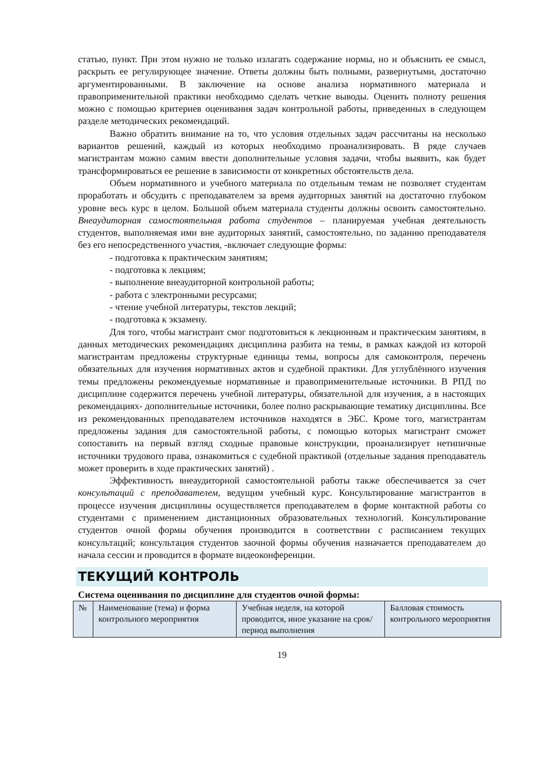статью, пункт. При этом нужно не только излагать содержание нормы, но и объяснить ее смысл, раскрыть ее регулирующее значение. Ответы должны быть полными, развернутыми, достаточно аргументированными. В заключение на основе анализа нормативного материала и правоприменительной практики необходимо сделать четкие выводы. Оценить полноту решения можно с помощью критериев оценивания задач контрольной работы, приведенных в следующем разделе методических рекомендаций.
Важно обратить внимание на то, что условия отдельных задач рассчитаны на несколько вариантов решений, каждый из которых необходимо проанализировать. В ряде случаев магистрантам можно самим ввести дополнительные условия задачи, чтобы выявить, как будет трансформироваться ее решение в зависимости от конкретных обстоятельств дела.
Объем нормативного и учебного материала по отдельным темам не позволяет студентам проработать и обсудить с преподавателем за время аудиторных занятий на достаточно глубоком уровне весь курс в целом. Большой объем материала студенты должны освоить самостоятельно. Внеаудиторная самостоятельная работа студентов – планируемая учебная деятельность студентов, выполняемая ими вне аудиторных занятий, самостоятельно, по заданию преподавателя без его непосредственного участия, -включает следующие формы:
- подготовка к практическим занятиям;
- подготовка к лекциям;
- выполнение внеаудиторной контрольной работы;
- работа с электронными ресурсами;
- чтение учебной литературы, текстов лекций;
- подготовка к экзамену.
Для того, чтобы магистрант смог подготовиться к лекционным и практическим занятиям, в данных методических рекомендациях дисциплина разбита на темы, в рамках каждой из которой магистрантам предложены структурные единицы темы, вопросы для самоконтроля, перечень обязательных для изучения нормативных актов и судебной практики. Для углублённого изучения темы предложены рекомендуемые нормативные и правоприменительные источники. В РПД по дисциплине содержится перечень учебной литературы, обязательной для изучения, а в настоящих рекомендациях- дополнительные источники, более полно раскрывающие тематику дисциплины. Все из рекомендованных преподавателем источников находятся в ЭБС. Кроме того, магистрантам предложены задания для самостоятельной работы, с помощью которых магистрант сможет сопоставить на первый взгляд сходные правовые конструкции, проанализирует нетипичные источники трудового права, ознакомиться с судебной практикой (отдельные задания преподаватель может проверить в ходе практических занятий) .
Эффективность внеаудиторной самостоятельной работы также обеспечивается за счет консультаций с преподавателем, ведущим учебный курс. Консультирование магистрантов в процессе изучения дисциплины осуществляется преподавателем в форме контактной работы со студентами с применением дистанционных образовательных технологий. Консультирование студентов очной формы обучения производится в соответствии с расписанием текущих консультаций; консультация студентов заочной формы обучения назначается преподавателем до начала сессии и проводится в формате видеоконференции.
ТЕКУЩИЙ КОНТРОЛЬ
Система оценивания по дисциплине для студентов очной формы:
| № | Наименование (тема) и форма контрольного мероприятия | Учебная неделя, на которой проводится, иное указание на срок/период выполнения | Балловая стоимость контрольного мероприятия |
19